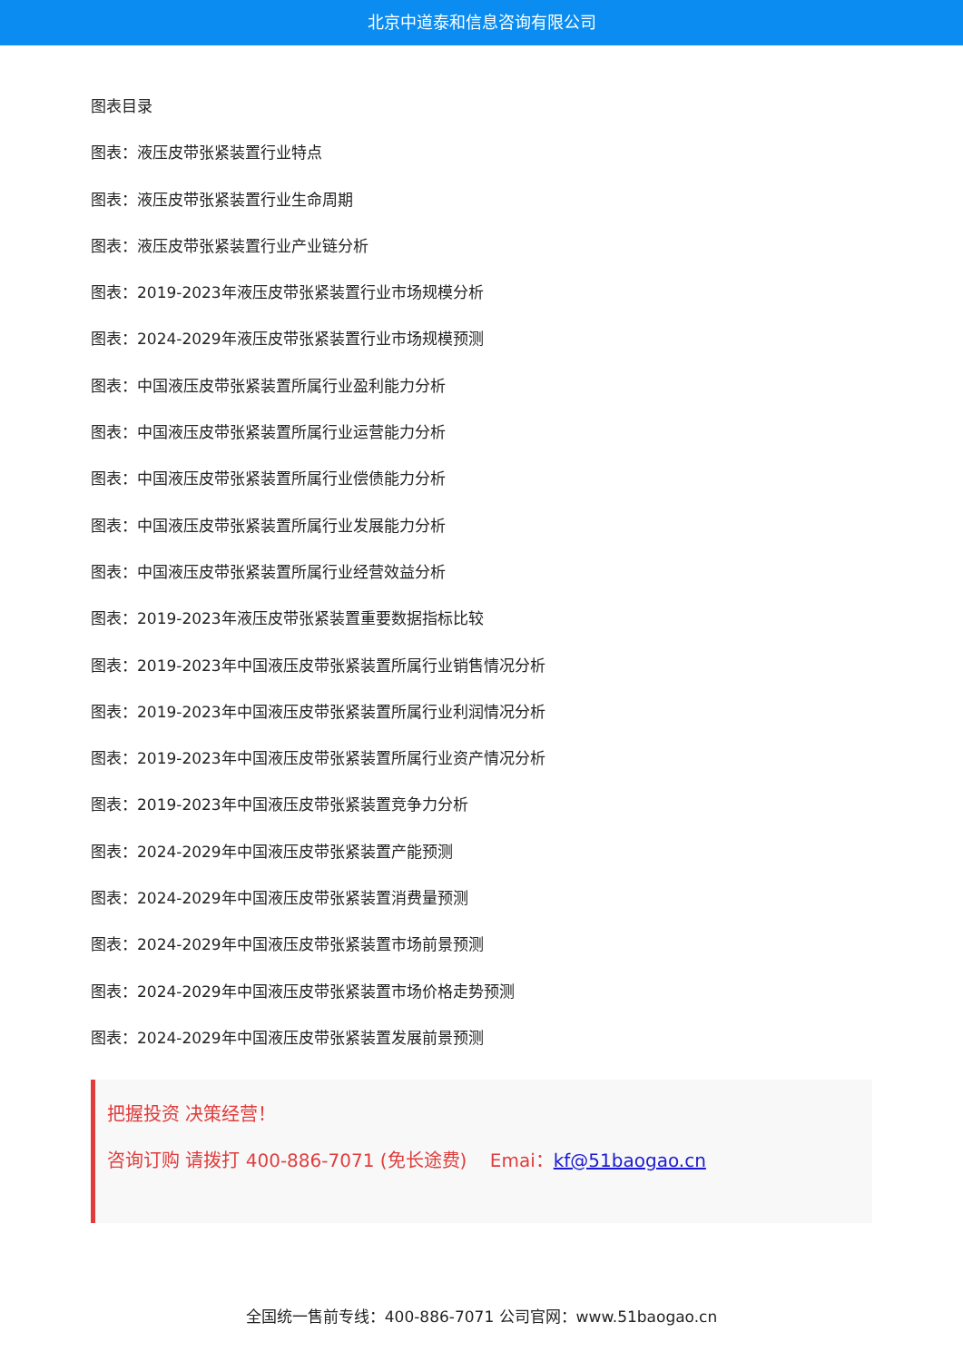北京中道泰和信息咨询有限公司
图表目录
图表：液压皮带张紧装置行业特点
图表：液压皮带张紧装置行业生命周期
图表：液压皮带张紧装置行业产业链分析
图表：2019-2023年液压皮带张紧装置行业市场规模分析
图表：2024-2029年液压皮带张紧装置行业市场规模预测
图表：中国液压皮带张紧装置所属行业盈利能力分析
图表：中国液压皮带张紧装置所属行业运营能力分析
图表：中国液压皮带张紧装置所属行业偿债能力分析
图表：中国液压皮带张紧装置所属行业发展能力分析
图表：中国液压皮带张紧装置所属行业经营效益分析
图表：2019-2023年液压皮带张紧装置重要数据指标比较
图表：2019-2023年中国液压皮带张紧装置所属行业销售情况分析
图表：2019-2023年中国液压皮带张紧装置所属行业利润情况分析
图表：2019-2023年中国液压皮带张紧装置所属行业资产情况分析
图表：2019-2023年中国液压皮带张紧装置竞争力分析
图表：2024-2029年中国液压皮带张紧装置产能预测
图表：2024-2029年中国液压皮带张紧装置消费量预测
图表：2024-2029年中国液压皮带张紧装置市场前景预测
图表：2024-2029年中国液压皮带张紧装置市场价格走势预测
图表：2024-2029年中国液压皮带张紧装置发展前景预测
把握投资 决策经营！
咨询订购 请拨打 400-886-7071 (免长途费) Emai：kf@51baogao.cn
全国统一售前专线：400-886-7071 公司官网：www.51baogao.cn